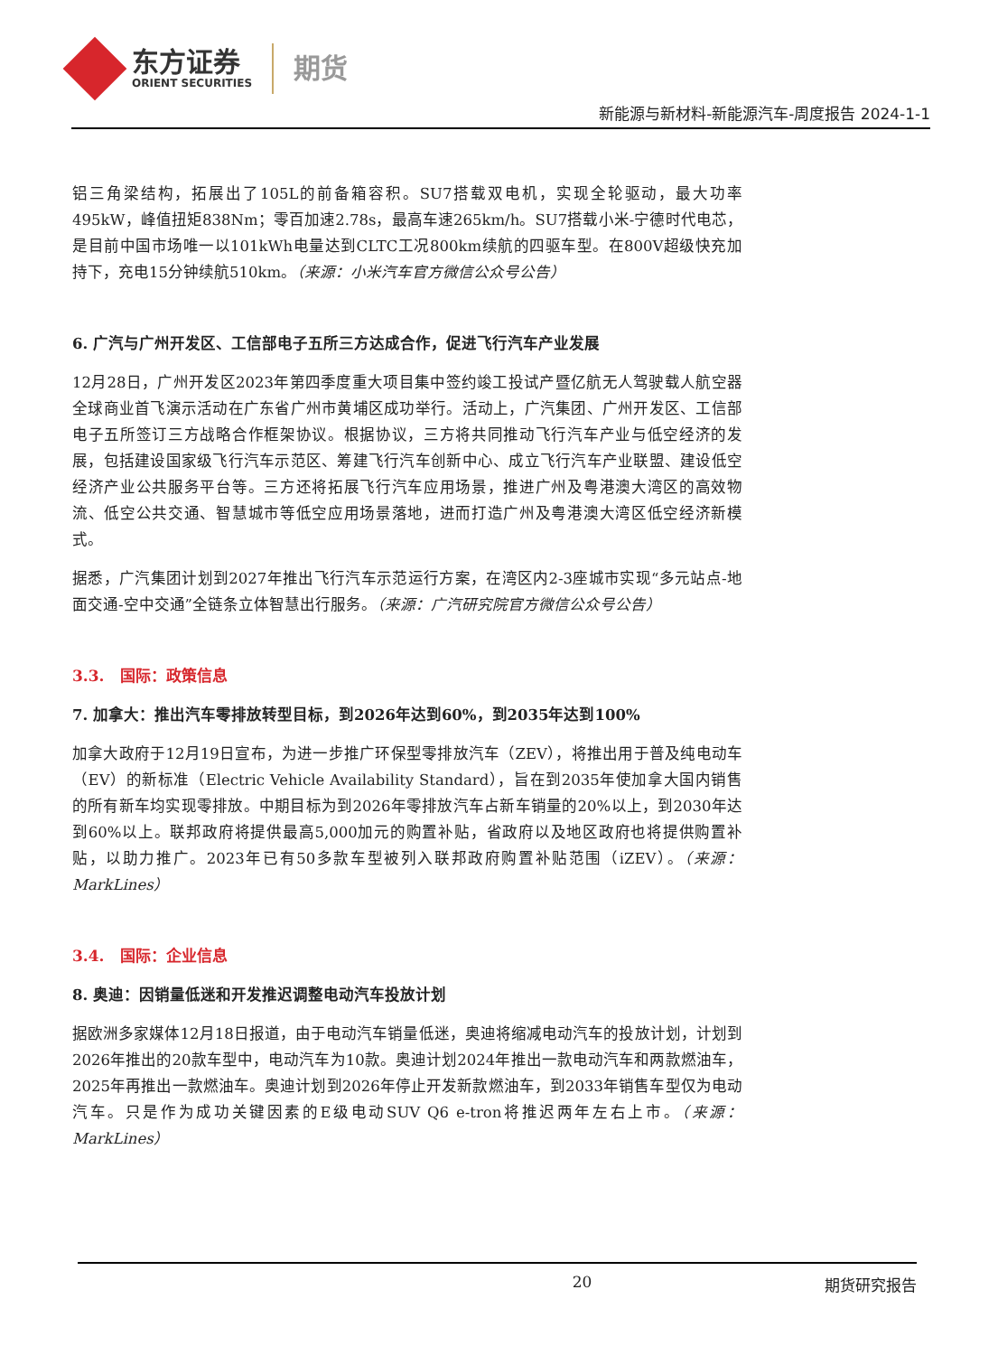东方证券
ORIENT SECURITIES
期货
新能源与新材料-新能源汽车-周度报告 2024-1-1
铝三角梁结构，拓展出了105L的前备箱容积。SU7搭载双电机，实现全轮驱动，最大功率495kW，峰值扭矩838Nm；零百加速2.78s，最高车速265km/h。SU7搭载小米-宁德时代电芯，是目前中国市场唯一以101kWh电量达到CLTC工况800km续航的四驱车型。在800V超级快充加持下，充电15分钟续航510km。（来源：小米汽车官方微信公众号公告）
6. 广汽与广州开发区、工信部电子五所三方达成合作，促进飞行汽车产业发展
12月28日，广州开发区2023年第四季度重大项目集中签约竣工投试产暨亿航无人驾驶载人航空器全球商业首飞演示活动在广东省广州市黄埔区成功举行。活动上，广汽集团、广州开发区、工信部电子五所签订三方战略合作框架协议。根据协议，三方将共同推动飞行汽车产业与低空经济的发展，包括建设国家级飞行汽车示范区、筹建飞行汽车创新中心、成立飞行汽车产业联盟、建设低空经济产业公共服务平台等。三方还将拓展飞行汽车应用场景，推进广州及粤港澳大湾区的高效物流、低空公共交通、智慧城市等低空应用场景落地，进而打造广州及粤港澳大湾区低空经济新模式。
据悉，广汽集团计划到2027年推出飞行汽车示范运行方案，在湾区内2-3座城市实现“多元站点-地面交通-空中交通”全链条立体智慧出行服务。（来源：广汽研究院官方微信公众号公告）
3.3. 国际：政策信息
7. 加拿大：推出汽车零排放转型目标，到2026年达到60%，到2035年达到100%
加拿大政府于12月19日宣布，为进一步推广环保型零排放汽车（ZEV），将推出用于普及纯电动车（EV）的新标准（Electric Vehicle Availability Standard），旨在到2035年使加拿大国内销售的所有新车均实现零排放。中期目标为到2026年零排放汽车占新车销量的20%以上，到2030年达到60%以上。联邦政府将提供最高5,000加元的购置补贴，省政府以及地区政府也将提供购置补贴，以助力推广。2023年已有50多款车型被列入联邦政府购置补贴范围（iZEV）。（来源：MarkLines）
3.4. 国际：企业信息
8. 奥迪：因销量低迷和开发推迟调整电动汽车投放计划
据欧洲多家媒体12月18日报道，由于电动汽车销量低迷，奥迪将缩减电动汽车的投放计划，计划到2026年推出的20款车型中，电动汽车为10款。奥迪计划2024年推出一款电动汽车和两款燃油车，2025年再推出一款燃油车。奥迪计划到2026年停止开发新款燃油车，到2033年销售车型仅为电动汽车。只是作为成功关键因素的E级电动SUV Q6 e-tron将推迟两年左右上市。（来源：MarkLines）
20 期货研究报告